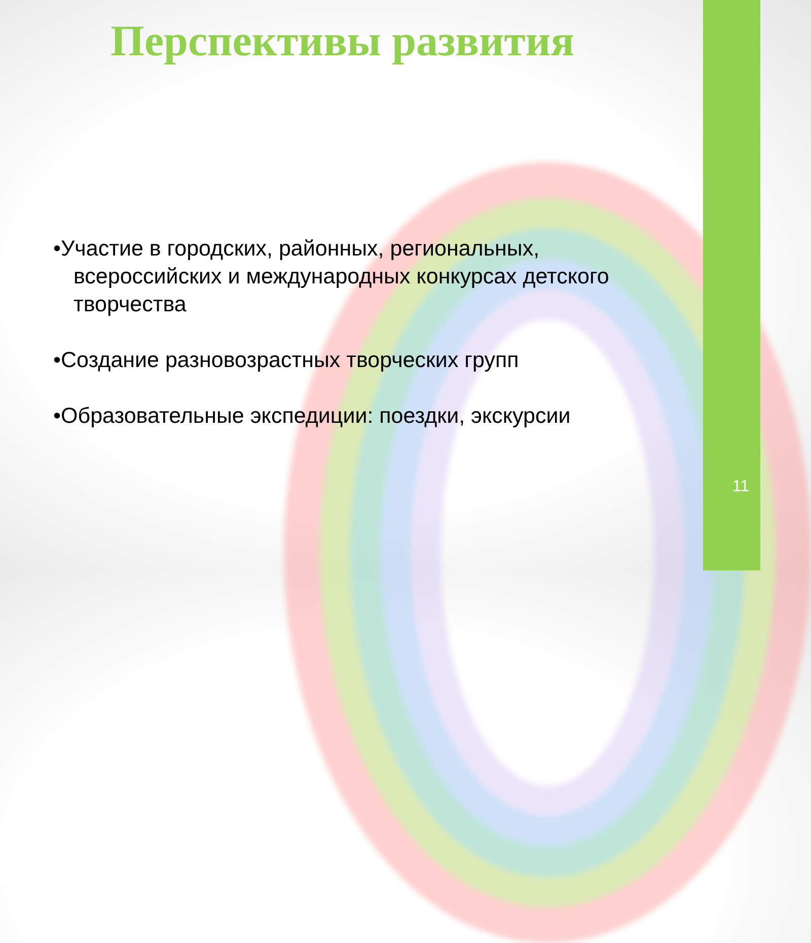Перспективы развития
•Участие в городских, районных, региональных, всероссийских и международных конкурсах детского творчества
•Создание разновозрастных творческих групп
•Образовательные экспедиции: поездки, экскурсии
11